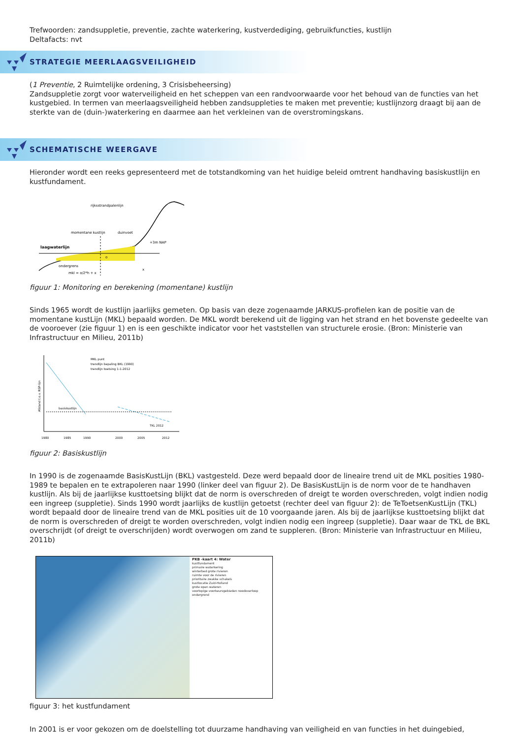Trefwoorden: zandsuppletie, preventie, zachte waterkering, kustverdediging, gebruikfuncties, kustlijn
Deltafacts: nvt
STRATEGIE MEERLAAGSVEILIGHEID
(1 Preventie, 2 Ruimtelijke ordening, 3 Crisisbeheersing)
Zandsuppletie zorgt voor waterveiligheid en het scheppen van een randvoorwaarde voor het behoud van de functies van het kustgebied. In termen van meerlaagsveiligheid hebben zandsuppleties te maken met preventie; kustlijnzorg draagt bij aan de sterkte van de (duin-)waterkering en daarmee aan het verkleinen van de overstromingskans.
SCHEMATISCHE WEERGAVE
Hieronder wordt een reeks gepresenteerd met de totstandkoming van het huidige beleid omtrent handhaving basiskustlijn en kustfundament.
rijksstrandpalenlijn
momentane kustlijn
duinvoet
+3m NAP
laagwaterlijn
ondergrens
mkl = o/2*h + x
o
x
figuur 1: Monitoring en berekening (momentane) kustlijn
Sinds 1965 wordt de kustlijn jaarlijks gemeten. Op basis van deze zogenaamde JARKUS-profielen kan de positie van de momentane kustLijn (MKL) bepaald worden. De MKL wordt berekend uit de ligging van het strand en het bovenste gedeelte van de vooroever (zie figuur 1) en is een geschikte indicator voor het vaststellen van structurele erosie. (Bron: Ministerie van Infrastructuur en Milieu, 2011b)
basiskustlijn
TKL 2012
MKL punt
trendlijn bepaling BKL (1990)
trendlijn toetsing 1-1-2012
1980
1985
1990
2000
2005
2012
Afstand t.o.v. RSP-lijn
figuur 2: Basiskustlijn
In 1990 is de zogenaamde BasisKustLijn (BKL) vastgesteld. Deze werd bepaald door de lineaire trend uit de MKL posities 1980-1989 te bepalen en te extrapoleren naar 1990 (linker deel van figuur 2). De BasisKustLijn is de norm voor de te handhaven kustlijn. Als bij de jaarlijkse kusttoetsing blijkt dat de norm is overschreden of dreigt te worden overschreden, volgt indien nodig een ingreep (suppletie). Sinds 1990 wordt jaarlijks de kustlijn getoetst (rechter deel van figuur 2): de TeToetsenKustLijn (TKL) wordt bepaald door de lineaire trend van de MKL posities uit de 10 voorgaande jaren. Als bij de jaarlijkse kusttoetsing blijkt dat de norm is overschreden of dreigt te worden overschreden, volgt indien nodig een ingreep (suppletie). Daar waar de TKL de BKL overschrijdt (of dreigt te overschrijden) wordt overwogen om zand te suppleren. (Bron: Ministerie van Infrastructuur en Milieu, 2011b)
PKB -kaart 4: Water
kustfundament
primaire waterkering
winterbed grote rivieren
ruimte voor de rivieren
prioritaire zwakke schakels
kustlocatie Zuid-Holland
grote open wateren
voorlopige voorkeursgebieden noodoverloop
ondergrond
figuur 3: het kustfundament
In 2001 is er voor gekozen om de doelstelling tot duurzame handhaving van veiligheid en van functies in het duingebied,